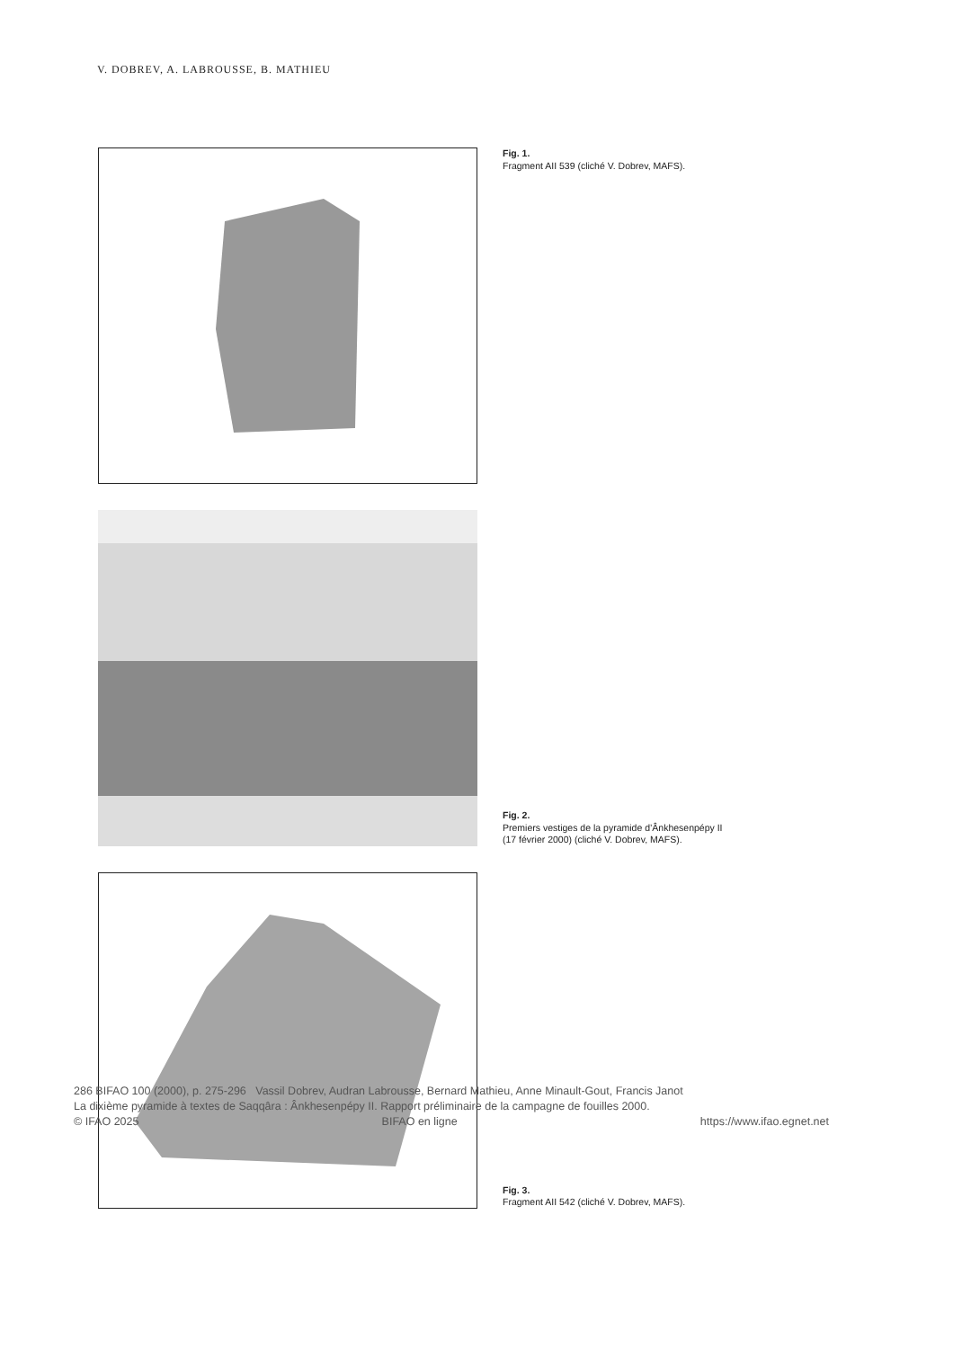V. DOBREV, A. LABROUSSE, B. MATHIEU
Fig. 1.
Fragment AII 539 (cliché V. Dobrev, MAFS).
Fig. 2.
Premiers vestiges de la pyramide d’Ânkhesenpépy II
(17 février 2000) (cliché V. Dobrev, MAFS).
Fig. 3.
Fragment AII 542 (cliché V. Dobrev, MAFS).
286 BIFAO 100 (2000), p. 275-296 Vassil Dobrev, Audran Labrousse, Bernard Mathieu, Anne Minault-Gout, Francis Janot
La dixième pyramide à textes de Saqqâra : Ânkhesenpépy II. Rapport préliminaire de la campagne de fouilles 2000.
© IFAO 2025 BIFAO en ligne https://www.ifao.egnet.net